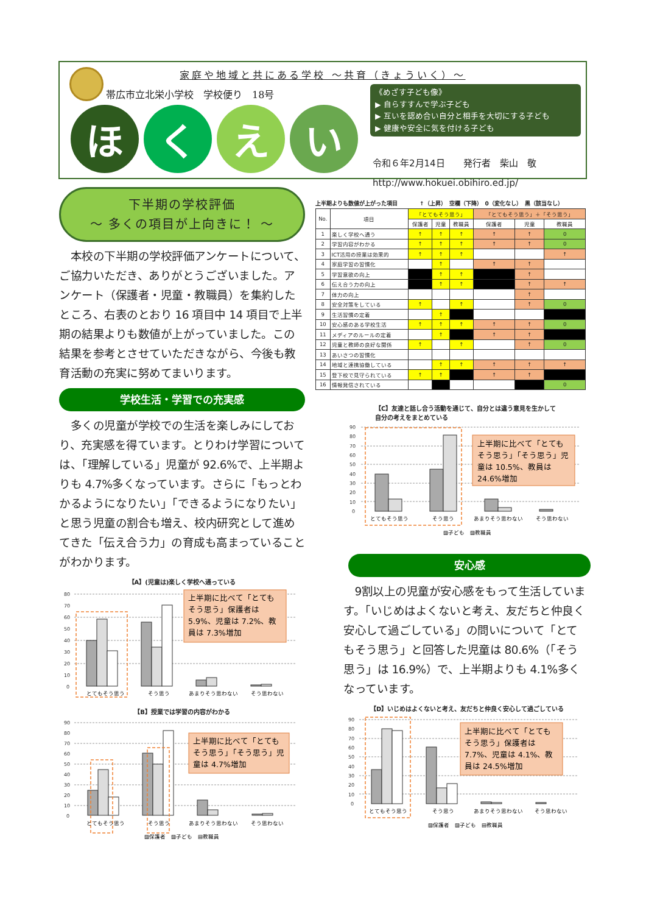家庭や地域と共にある学校 ～共育（きょういく）～
帯広市立北栄小学校　学校便り　18号
ほ く え い
《めざす子ども像》
▶ 自らすすんで学ぶ子ども
▶ 互いを認め合い自分と相手を大切にする子ども
▶ 健康や安全に気を付ける子ども
令和６年2月14日　　発行者　柴山　敬
http://www.hokuei.obihiro.ed.jp/
下半期の学校評価
～ 多くの項目が上向きに！ ～
本校の下半期の学校評価アンケートについて、ご協力いただき、ありがとうございました。アンケート（保護者・児童・教職員）を集約したところ、右表のとおり 16 項目中 14 項目で上半期の結果よりも数値が上がっていました。この結果を参考とさせていただきながら、今後も教育活動の充実に努めてまいります。
学校生活・学習での充実感
多くの児童が学校での生活を楽しみにしており、充実感を得ています。とりわけ学習については、「理解している」児童が 92.6%で、上半期よりも 4.7%多くなっています。さらに「もっとわかるようになりたい」「できるようになりたい」と思う児童の割合も増え、校内研究として進めてきた「伝え合う力」の育成も高まっていることがわかります。
【A】(児童は)楽しく学校へ通っている
80
70
60
50
40
30
20
10
0
上半期に比べて「とても
そう思う」保護者は
5.9%、児童は 7.2%、教
員は 7.3%増加
とてもそう思う
そう思う
あまりそう思わない
そう思わない
【B】授業では学習の内容がわかる
90
80
70
60
50
40
30
20
10
0
上半期に比べて「とても
そう思う」「そう思う」児
童は 4.7%増加
とてもそう思う
そう思う
あまりそう思わない
そう思わない
▨保護者　▨子ども　▤教職員
上半期よりも数値が上がった項目　　　　↑（上昇）　空欄（下降）　0（変化なし）　黒（該当なし）
| No. | 項目 | 「とてもそう思う」 | | | 「とてもそう思う」＋「そう思う」 | | |
| --- | --- | --- | --- | --- | --- | --- | --- |
| | | 保護者 | 児童 | 教職員 | 保護者 | 児童 | 教職員 |
| 1 | 楽しく学校へ通う | ↑ | ↑ | ↑ | ↑ | ↑ | 0 |
| 2 | 学習内容がわかる | ↑ | ↑ | ↑ | ↑ | ↑ | 0 |
| 3 | ICT活用の授業は効果的 | ↑ | ↑ | ↑ | | | ↑ |
| 4 | 家庭学習の習慣化 | | ↑ | | ↑ | ↑ | |
| 5 | 学習意欲の向上 | | ↑ | ↑ | | ↑ | |
| 6 | 伝え合う力の向上 | | ↑ | ↑ | | ↑ | ↑ |
| 7 | 体力の向上 | | | | | ↑ | |
| 8 | 安全対策をしている | ↑ | | ↑ | | ↑ | 0 |
| 9 | 生活習慣の定着 | | ↑ | | | | |
| 10 | 安心感のある学校生活 | ↑ | ↑ | ↑ | ↑ | ↑ | 0 |
| 11 | メディアのルールの定着 | | ↑ | | ↑ | ↑ | |
| 12 | 児童と教師の良好な関係 | ↑ | | ↑ | | ↑ | 0 |
| 13 | あいさつの習慣化 | | | | | | |
| 14 | 地域と連携協働している | | ↑ | ↑ | ↑ | ↑ | ↑ |
| 15 | 登下校で見守られている | ↑ | ↑ | | ↑ | ↑ | |
| 16 | 情報発信されている | | | | | | 0 |
【C】友達と話し合う活動を通じて、自分とは違う意見を生かして
自分の考えをまとめている
90
80
70
60
50
40
30
20
10
0
上半期に比べて「とても
そう思う」「そう思う」児
童は 10.5%、教員は
24.6%増加
とてもそう思う
そう思う
あまりそう思わない
そう思わない
▨子ども　▨教職員
安心感
9割以上の児童が安心感をもって生活しています。「いじめはよくないと考え、友だちと仲良く安心して過ごしている」の問いについて「とてもそう思う」と回答した児童は 80.6%（「そう思う」は 16.9%）で、上半期よりも 4.1%多くなっています。
【D】いじめはよくないと考え、友だちと仲良く安心して過ごしている
90
80
70
60
50
40
30
20
10
0
上半期に比べて「とても
そう思う」保護者は
7.7%、児童は 4.1%、教
員は 24.5%増加
とてもそう思う
そう思う
あまりそう思わない
そう思わない
▨保護者　▨子ども　▤教職員